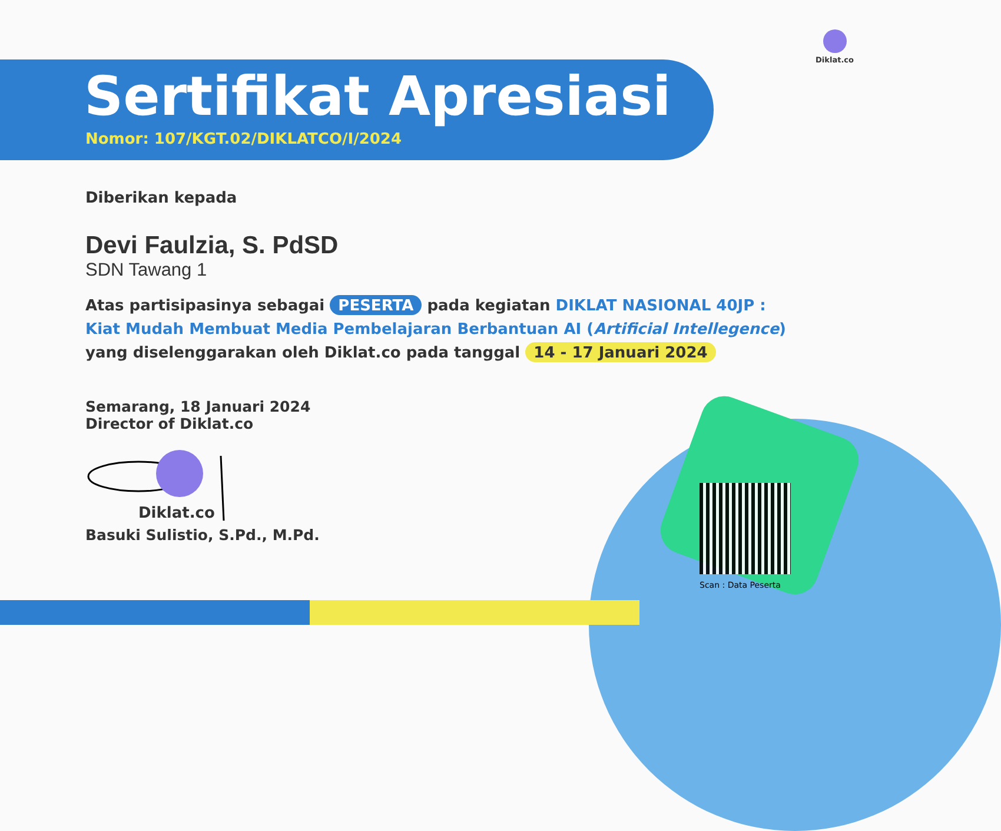Diklat.co
Sertifikat Apresiasi
Nomor: 107/KGT.02/DIKLATCO/I/2024
Diberikan kepada
Devi Faulzia, S. PdSD
SDN Tawang 1
Atas partisipasinya sebagai PESERTA pada kegiatan DIKLAT NASIONAL 40JP :
Kiat Mudah Membuat Media Pembelajaran Berbantuan AI (Artificial Intellegence)
yang diselenggarakan oleh Diklat.co pada tanggal 14 - 17 Januari 2024
Semarang, 18 Januari 2024
Director of Diklat.co
Diklat.co
Basuki Sulistio, S.Pd., M.Pd.
Scan : Data Peserta